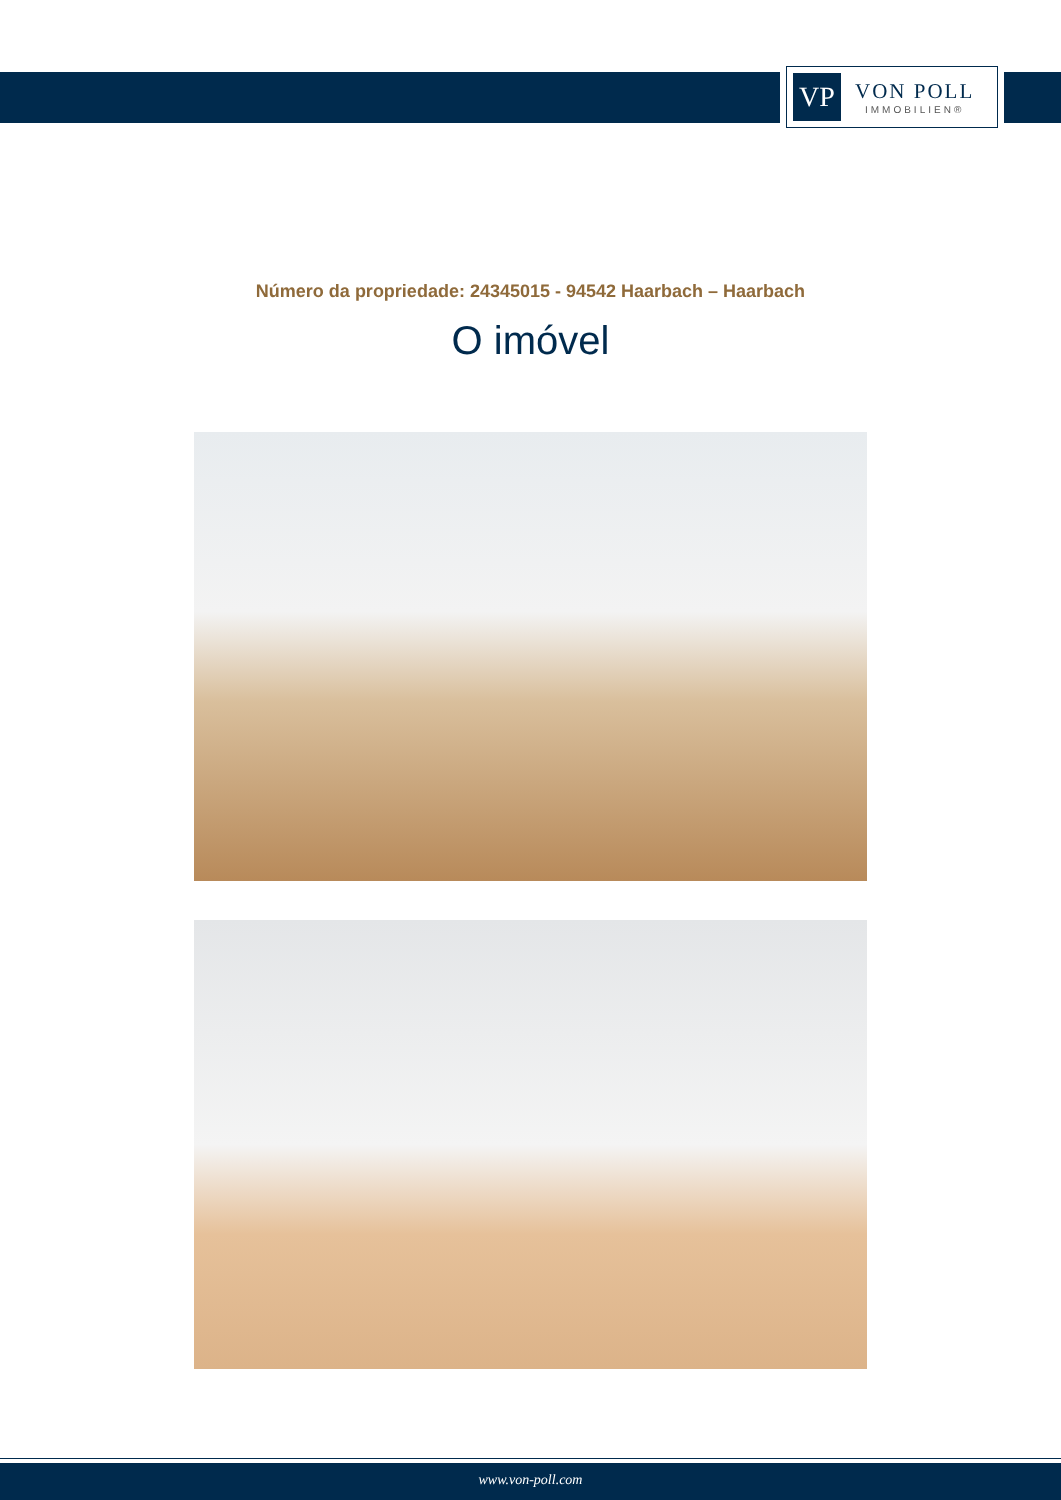VP
VON POLL
IMMOBILIEN®
Número da propriedade: 24345015 - 94542 Haarbach – Haarbach
O imóvel
www.von-poll.com